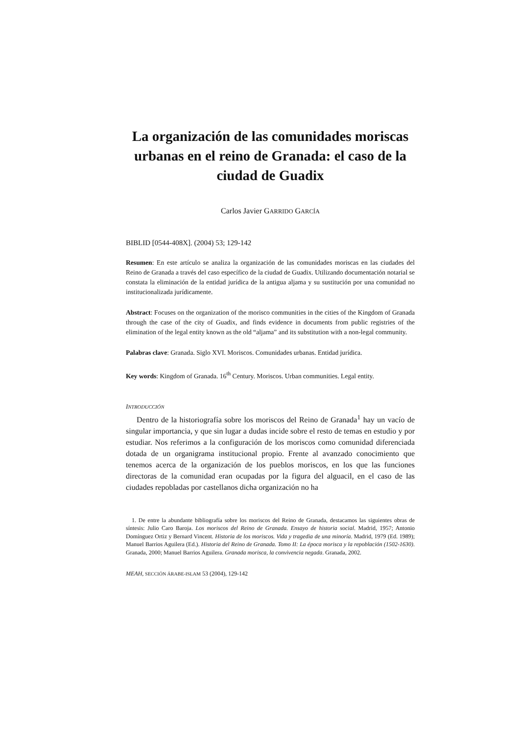La organización de las comunidades moriscas urbanas en el reino de Granada: el caso de la ciudad de Guadix
Carlos Javier GARRIDO GARCÍA
BIBLID [0544-408X]. (2004) 53; 129-142
Resumen: En este artículo se analiza la organización de las comunidades moriscas en las ciudades del Reino de Granada a través del caso específico de la ciudad de Guadix. Utilizando documentación notarial se constata la eliminación de la entidad jurídica de la antigua aljama y su sustitución por una comunidad no institucionalizada jurídicamente.
Abstract: Focuses on the organization of the morisco communities in the cities of the Kingdom of Granada through the case of the city of Guadix, and finds evidence in documents from public registries of the elimination of the legal entity known as the old “aljama” and its substitution with a non-legal community.
Palabras clave: Granada. Siglo XVI. Moriscos. Comunidades urbanas. Entidad jurídica.
Key words: Kingdom of Granada. 16<sup>th</sup> Century. Moriscos. Urban communities. Legal entity.
INTRODUCCIÓN
Dentro de la historiografía sobre los moriscos del Reino de Granada<sup>1</sup> hay un vacío de singular importancia, y que sin lugar a dudas incide sobre el resto de temas en estudio y por estudiar. Nos referimos a la configuración de los moriscos como comunidad diferenciada dotada de un organigrama institucional propio. Frente al avanzado conocimiento que tenemos acerca de la organización de los pueblos moriscos, en los que las funciones directoras de la comunidad eran ocupadas por la figura del alguacil, en el caso de las ciudades repobladas por castellanos dicha organización no ha
1. De entre la abundante bibliografía sobre los moriscos del Reino de Granada, destacamos las siguientes obras de síntesis: Julio Caro Baroja. Los moriscos del Reino de Granada. Ensayo de historia social. Madrid, 1957; Antonio Domínguez Ortiz y Bernard Vincent. Historia de los moriscos. Vida y tragedia de una minoría. Madrid, 1979 (Ed. 1989); Manuel Barrios Aguilera (Ed.). Historia del Reino de Granada. Tomo II: La época morisca y la repoblación (1502-1630). Granada, 2000; Manuel Barrios Aguilera. Granada morisca, la convivencia negada. Granada, 2002.
MEAH, SECCIÓN ÁRABE-ISLAM 53 (2004), 129-142